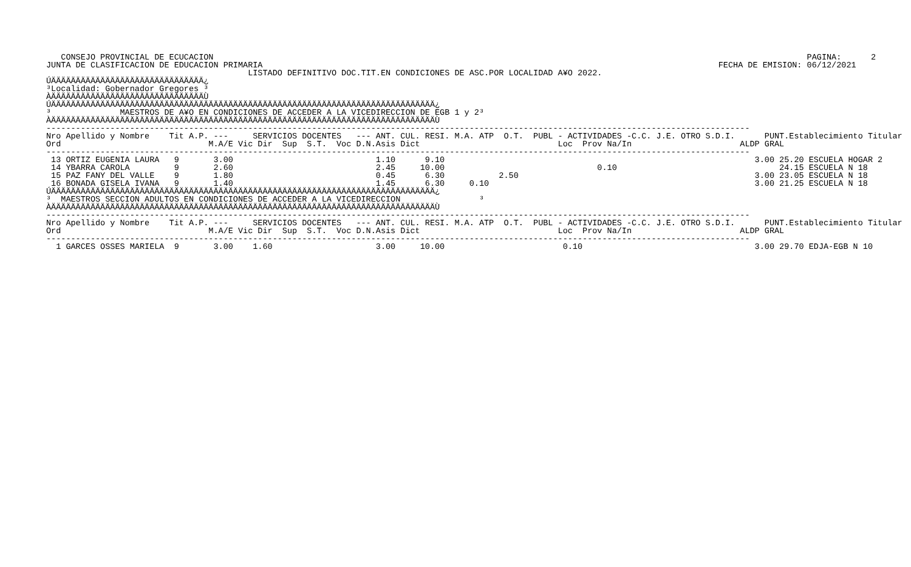CONSEJO PROVINCIAL DE ECUCACION
JUNTA DE CLASIFICACION DE EDUCACION PRIMARIA
                  PAGINA:      2
FECHA DE EMISION: 06/12/2021
                                         LISTADO DEFINITIVO DOC.TIT.EN CONDICIONES DE ASC.POR LOCALIDAD A¥O 2022.
ÚÄÄÄÄÄÄÄÄÄÄÄÄÄÄÄÄÄÄÄÄÄÄÄÄÄÄÄÄÄÄÄ¿
³Localidad: Gobernador Gregores ³
ÀÄÄÄÄÄÄÄÄÄÄÄÄÄÄÄÄÄÄÄÄÄÄÄÄÄÄÄÄÄÄÄÙ
ÚÄÄÄÄÄÄÄÄÄÄÄÄÄÄÄÄÄÄÄÄÄÄÄÄÄÄÄÄÄÄÄÄÄÄÄÄÄÄÄÄÄÄÄÄÄÄÄÄÄÄÄÄÄÄÄÄÄÄÄÄÄÄÄÄÄÄÄÄÄÄÄÄÄÄÄÄÄÄ¿
³              MAESTROS DE A¥O EN CONDICIONES DE ACCEDER A LA VICEDIRECCION DE EGB 1 y 2³
ÀÄÄÄÄÄÄÄÄÄÄÄÄÄÄÄÄÄÄÄÄÄÄÄÄÄÄÄÄÄÄÄÄÄÄÄÄÄÄÄÄÄÄÄÄÄÄÄÄÄÄÄÄÄÄÄÄÄÄÄÄÄÄÄÄÄÄÄÄÄÄÄÄÄÄÄÄÄÄÙ
-----------------------------------------------------------------------------------------------------------------------------------------------
Nro Apellido y Nombre    Tit A.P. ---     SERVICIOS DOCENTES   --- ANT. CUL. RESI. M.A. ATP  O.T.  PUBL - ACTIVIDADES -C.C. J.E. OTRO S.D.I.      PUNT.Establecimiento Titular
Ord                              M.A/E Vic Dir  Sup  S.T.  Voc D.N.Asis Dict                            Loc  Prov Na/In                      ALDP GRAL
-----------------------------------------------------------------------------------------------------------------------------------------------
 13 ORTIZ EUGENIA LAURA   9       3.00                             1.10      9.10                                                               3.00 25.20 ESCUELA HOGAR 2
 14 YBARRA CAROLA         9       2.60                             2.45     10.00                               0.10                                 24.15 ESCUELA N 18
 15 PAZ FANY DEL VALLE    9       1.80                             0.45      6.30           2.50                                                3.00 23.05 ESCUELA N 18
 16 BONADA GISELA IVANA   9       1.40                             1.45      6.30     0.10                                                      3.00 21.25 ESCUELA N 18
ÚÄÄÄÄÄÄÄÄÄÄÄÄÄÄÄÄÄÄÄÄÄÄÄÄÄÄÄÄÄÄÄÄÄÄÄÄÄÄÄÄÄÄÄÄÄÄÄÄÄÄÄÄÄÄÄÄÄÄÄÄÄÄÄÄÄÄÄÄÄÄÄÄÄÄÄÄÄÄ¿
³  MAESTROS SECCION ADULTOS EN CONDICIONES DE ACCEDER A LA VICEDIRECCION                ³
ÀÄÄÄÄÄÄÄÄÄÄÄÄÄÄÄÄÄÄÄÄÄÄÄÄÄÄÄÄÄÄÄÄÄÄÄÄÄÄÄÄÄÄÄÄÄÄÄÄÄÄÄÄÄÄÄÄÄÄÄÄÄÄÄÄÄÄÄÄÄÄÄÄÄÄÄÄÄÄÙ
-----------------------------------------------------------------------------------------------------------------------------------------------
Nro Apellido y Nombre    Tit A.P. ---     SERVICIOS DOCENTES   --- ANT. CUL. RESI. M.A. ATP  O.T.  PUBL - ACTIVIDADES -C.C. J.E. OTRO S.D.I.      PUNT.Establecimiento Titular
Ord                              M.A/E Vic Dir  Sup  S.T.  Voc D.N.Asis Dict                            Loc  Prov Na/In                      ALDP GRAL
-----------------------------------------------------------------------------------------------------------------------------------------------
  1 GARCES OSSES MARIELA  9       3.00    1.60                     3.00     10.00                        0.10                                   3.00 29.70 EDJA-EGB N 10